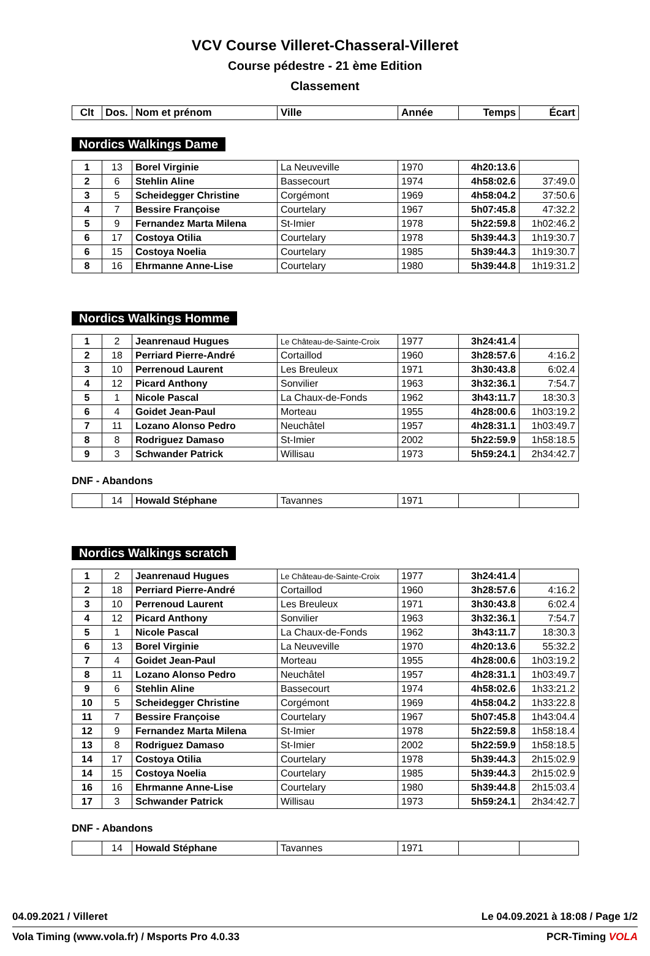VCV Course Villeret-Chasseral-Villeret
Course pédestre - 21 ème Edition
Classement
| Clt | Dos. | Nom et prénom | Ville | Année | Temps | Écart |
| --- | --- | --- | --- | --- | --- | --- |
Nordics Walkings Dame
| 1 | 13 | Borel Virginie | La Neuveville | 1970 | 4h20:13.6 | |
| 2 | 6 | Stehlin Aline | Bassecourt | 1974 | 4h58:02.6 | 37:49.0 |
| 3 | 5 | Scheidegger Christine | Corgémont | 1969 | 4h58:04.2 | 37:50.6 |
| 4 | 7 | Bessire Françoise | Courtelary | 1967 | 5h07:45.8 | 47:32.2 |
| 5 | 9 | Fernandez Marta Milena | St-Imier | 1978 | 5h22:59.8 | 1h02:46.2 |
| 6 | 17 | Costoya Otilia | Courtelary | 1978 | 5h39:44.3 | 1h19:30.7 |
| 6 | 15 | Costoya Noelia | Courtelary | 1985 | 5h39:44.3 | 1h19:30.7 |
| 8 | 16 | Ehrmanne Anne-Lise | Courtelary | 1980 | 5h39:44.8 | 1h19:31.2 |
Nordics Walkings Homme
| 1 | 2 | Jeanrenaud Hugues | Le Château-de-Sainte-Croix | 1977 | 3h24:41.4 | |
| 2 | 18 | Perriard Pierre-André | Cortaillod | 1960 | 3h28:57.6 | 4:16.2 |
| 3 | 10 | Perrenoud Laurent | Les Breuleux | 1971 | 3h30:43.8 | 6:02.4 |
| 4 | 12 | Picard Anthony | Sonvilier | 1963 | 3h32:36.1 | 7:54.7 |
| 5 | 1 | Nicole Pascal | La Chaux-de-Fonds | 1962 | 3h43:11.7 | 18:30.3 |
| 6 | 4 | Goidet Jean-Paul | Morteau | 1955 | 4h28:00.6 | 1h03:19.2 |
| 7 | 11 | Lozano Alonso Pedro | Neuchâtel | 1957 | 4h28:31.1 | 1h03:49.7 |
| 8 | 8 | Rodriguez Damaso | St-Imier | 2002 | 5h22:59.9 | 1h58:18.5 |
| 9 | 3 | Schwander Patrick | Willisau | 1973 | 5h59:24.1 | 2h34:42.7 |
DNF - Abandons
| | 14 | Howald Stéphane | Tavannes | 1971 | | |
Nordics Walkings scratch
| 1 | 2 | Jeanrenaud Hugues | Le Château-de-Sainte-Croix | 1977 | 3h24:41.4 | |
| 2 | 18 | Perriard Pierre-André | Cortaillod | 1960 | 3h28:57.6 | 4:16.2 |
| 3 | 10 | Perrenoud Laurent | Les Breuleux | 1971 | 3h30:43.8 | 6:02.4 |
| 4 | 12 | Picard Anthony | Sonvilier | 1963 | 3h32:36.1 | 7:54.7 |
| 5 | 1 | Nicole Pascal | La Chaux-de-Fonds | 1962 | 3h43:11.7 | 18:30.3 |
| 6 | 13 | Borel Virginie | La Neuveville | 1970 | 4h20:13.6 | 55:32.2 |
| 7 | 4 | Goidet Jean-Paul | Morteau | 1955 | 4h28:00.6 | 1h03:19.2 |
| 8 | 11 | Lozano Alonso Pedro | Neuchâtel | 1957 | 4h28:31.1 | 1h03:49.7 |
| 9 | 6 | Stehlin Aline | Bassecourt | 1974 | 4h58:02.6 | 1h33:21.2 |
| 10 | 5 | Scheidegger Christine | Corgémont | 1969 | 4h58:04.2 | 1h33:22.8 |
| 11 | 7 | Bessire Françoise | Courtelary | 1967 | 5h07:45.8 | 1h43:04.4 |
| 12 | 9 | Fernandez Marta Milena | St-Imier | 1978 | 5h22:59.8 | 1h58:18.4 |
| 13 | 8 | Rodriguez Damaso | St-Imier | 2002 | 5h22:59.9 | 1h58:18.5 |
| 14 | 17 | Costoya Otilia | Courtelary | 1978 | 5h39:44.3 | 2h15:02.9 |
| 14 | 15 | Costoya Noelia | Courtelary | 1985 | 5h39:44.3 | 2h15:02.9 |
| 16 | 16 | Ehrmanne Anne-Lise | Courtelary | 1980 | 5h39:44.8 | 2h15:03.4 |
| 17 | 3 | Schwander Patrick | Willisau | 1973 | 5h59:24.1 | 2h34:42.7 |
DNF - Abandons
| | 14 | Howald Stéphane | Tavannes | 1971 | | |
04.09.2021 / Villeret Le 04.09.2021 à 18:08 / Page 1/2
Vola Timing (www.vola.fr) / Msports Pro 4.0.33 PCR-Timing VOLA